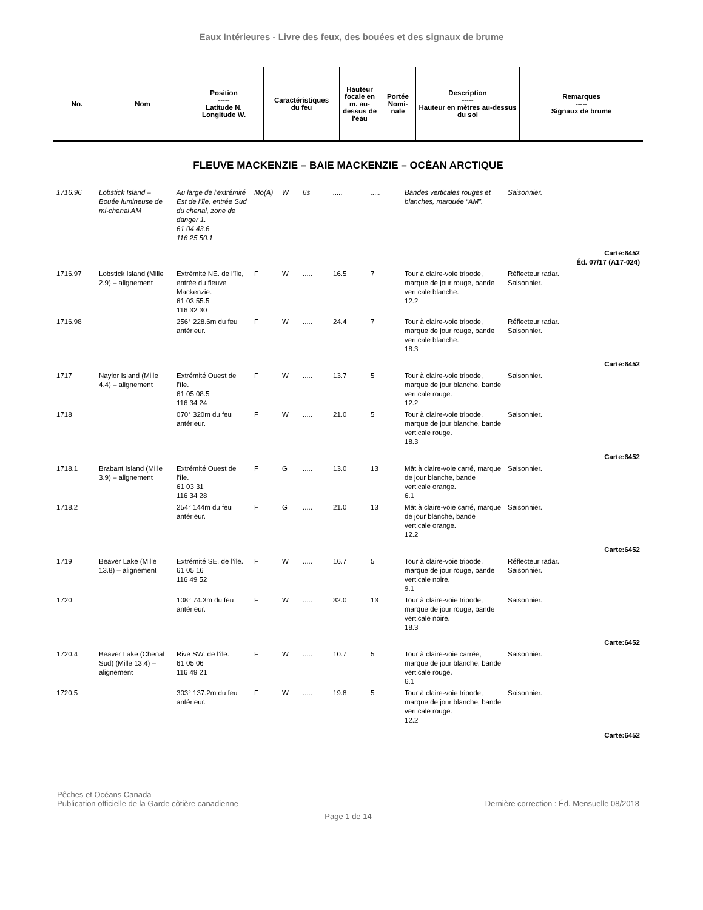Eaux Intérieures - Livre des feux, des bouées et des signaux de brume
| No. | Nom | Position ----- Latitude N. Longitude W. | Caractéristiques du feu | Hauteur focale en m. au-dessus de l'eau | Portée Nomi-nale | Description ----- Hauteur en mètres au-dessus du sol | Remarques ----- Signaux de brume |
| --- | --- | --- | --- | --- | --- | --- | --- |
FLEUVE MACKENZIE – BAIE MACKENZIE – OCÉAN ARCTIQUE
| 1716.96 | Lobstick Island – Bouée lumineuse de mi-chenal AM | Au large de l'extrémité Est de l’île, entrée Sud du chenal, zone de danger 1. 61 04 43.6 116 25 50.1 | Mo(A) | W | 6s | ..... | ..... | Bandes verticales rouges et blanches, marquée “AM”. | Saisonnier. |
| Carte:6452 Éd. 07/17 (A17-024) | | | | | | | | | |
| 1716.97 | Lobstick Island (Mille 2.9) – alignement | Extrémité NE. de l’île, entrée du fleuve Mackenzie. 61 03 55.5 116 32 30 | F | W | ..... | 16.5 | 7 | Tour à claire-voie tripode, marque de jour rouge, bande verticale blanche. 12.2 | Réflecteur radar. Saisonnier. |
| 1716.98 | | 256° 228.6m du feu antérieur. | F | W | ..... | 24.4 | 7 | Tour à claire-voie tripode, marque de jour rouge, bande verticale blanche. 18.3 | Réflecteur radar. Saisonnier. |
| Carte:6452 | | | | | | | | | |
| 1717 | Naylor Island (Mille 4.4) – alignement | Extrémité Ouest de l’île. 61 05 08.5 116 34 24 | F | W | ..... | 13.7 | 5 | Tour à claire-voie tripode, marque de jour blanche, bande verticale rouge. 12.2 | Saisonnier. |
| 1718 | | 070° 320m du feu antérieur. | F | W | ..... | 21.0 | 5 | Tour à claire-voie tripode, marque de jour blanche, bande verticale rouge. 18.3 | Saisonnier. |
| Carte:6452 | | | | | | | | | |
| 1718.1 | Brabant Island (Mille 3.9) – alignement | Extrémité Ouest de l’île. 61 03 31 116 34 28 | F | G | ..... | 13.0 | 13 | Mât à claire-voie carré, marque de jour blanche, bande verticale orange. 6.1 | Saisonnier. |
| 1718.2 | | 254° 144m du feu antérieur. | F | G | ..... | 21.0 | 13 | Mât à claire-voie carré, marque de jour blanche, bande verticale orange. 12.2 | Saisonnier. |
| Carte:6452 | | | | | | | | | |
| 1719 | Beaver Lake (Mille 13.8) – alignement | Extrémité SE. de l’île. 61 05 16 116 49 52 | F | W | ..... | 16.7 | 5 | Tour à claire-voie tripode, marque de jour rouge, bande verticale noire. 9.1 | Réflecteur radar. Saisonnier. |
| 1720 | | 108° 74.3m du feu antérieur. | F | W | ..... | 32.0 | 13 | Tour à claire-voie tripode, marque de jour rouge, bande verticale noire. 18.3 | Saisonnier. |
| Carte:6452 | | | | | | | | | |
| 1720.4 | Beaver Lake (Chenal Sud) (Mille 13.4) – alignement | Rive SW. de l’île. 61 05 06 116 49 21 | F | W | ..... | 10.7 | 5 | Tour à claire-voie carrée, marque de jour blanche, bande verticale rouge. 6.1 | Saisonnier. |
| 1720.5 | | 303° 137.2m du feu antérieur. | F | W | ..... | 19.8 | 5 | Tour à claire-voie tripode, marque de jour blanche, bande verticale rouge. 12.2 | Saisonnier. |
| Carte:6452 | | | | | | | | | |
Pêches et Océans Canada
Publication officielle de la Garde côtière canadienne Dernière correction : Éd. Mensuelle 08/2018
Page 1 de 14